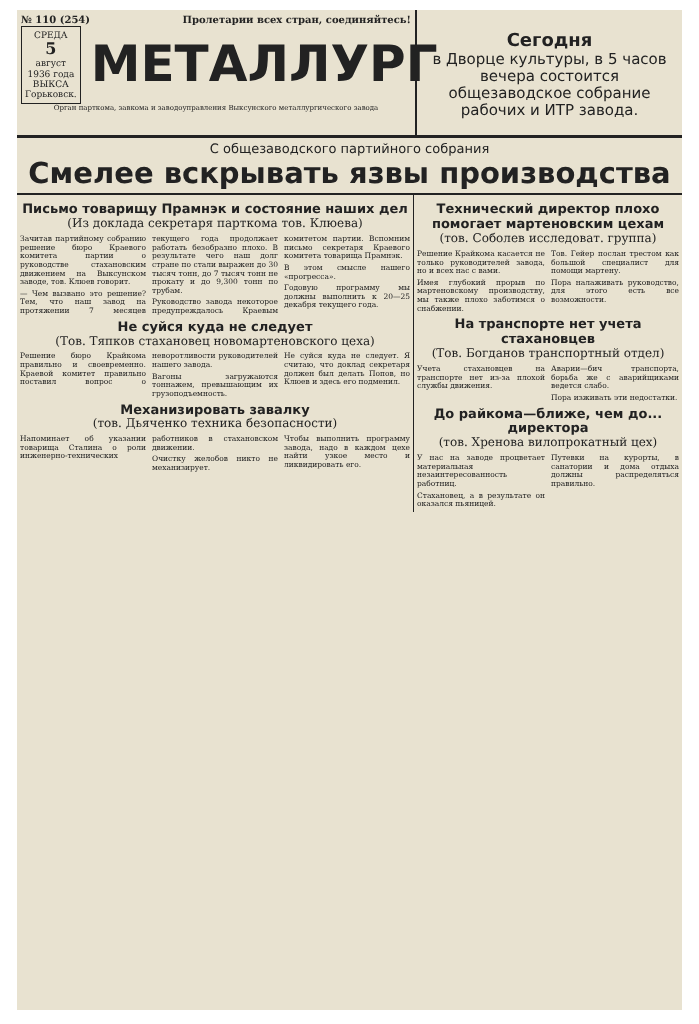№ 110 (254) Пролетарии всех стран, соединяйтесь!
СРЕДА
5
август
1936 года
ВЫКСА
Горьковск.
МЕТАЛЛУРГ
Орган парткома, завкома и заводоуправления Выксунского металлургического завода
Сегодня
в Дворце культуры, в 5 часов вечера состоится общезаводское собрание рабочих и ИТР завода.
С общезаводского партийного собрания
Смелее вскрывать язвы производства
Письмо товарищу Прамнэк и состояние наших дел
(Из доклада секретаря парткома тов. Клюева)
Зачитав партийному собранию решение бюро Краевого комитета партии о руководстве стахановским движением на Выксунском заводе, тов. Клюев говорит.
— Чем вызвано это решение? Тем, что наш завод на протяжении 7 месяцев текущего года продолжает работать безобразно плохо. В результате чего наш долг стране по стали выражен до 30 тысяч тонн, до 7 тысяч тонн не прокату и до 9,300 тонн по трубам.
Руководство завода некоторое предупреждалось Краевым комитетом партии. Вспомним письмо секретаря Краевого комитета товарища Прамнэк.
В этом смысле нашего «прогресса».
Годовую программу мы должны выполнить к 20—25 декабря текущего года.
Не суйся куда не следует
(Тов. Тяпков стахановец новомартеновского цеха)
Решение бюро Крайкома правильно и своевременно. Краевой комитет правильно поставил вопрос о неворотливости руководителей нашего завода.
Вагоны загружаются тоннажем, превышающим их грузоподъемность.
Не суйся куда не следует. Я считаю, что доклад секретаря должен был делать Попов, но Клюев и здесь его подменил.
Механизировать завалку
(тов. Дьяченко техника безопасности)
Напоминает об указании товарища Сталина о роли инженерно-технических работников в стахановском движении.
Очистку желобов никто не механизирует.
Чтобы выполнить программу завода, надо в каждом цехе найти узкое место и ликвидировать его.
Технический директор плохо помогает мартеновским цехам
(тов. Соболев исследоват. группа)
Решение Крайкома касается не только руководителей завода, но и всех нас с вами.
Имея глубокий прорыв по мартеновскому производству, мы также плохо заботимся о снабжении.
Тов. Гейер послан трестом как большой специалист для помощи мартену.
Пора налаживать руководство, для этого есть все возможности.
На транспорте нет учета стахановцев
(Тов. Богданов транспортный отдел)
Учета стахановцев на транспорте нет из-за плохой службы движения.
Аварии—бич транспорта, борьба же с аварийщиками ведется слабо.
Пора изживать эти недостатки.
До райкома—ближе, чем до... директора
(тов. Хренова вилопрокатный цех)
У нас на заводе процветает материальная незаинтересованность работниц.
Стахановец, а в результате он оказался пьяницей.
Путевки на курорты, в санатории и дома отдыха должны распределяться правильно.